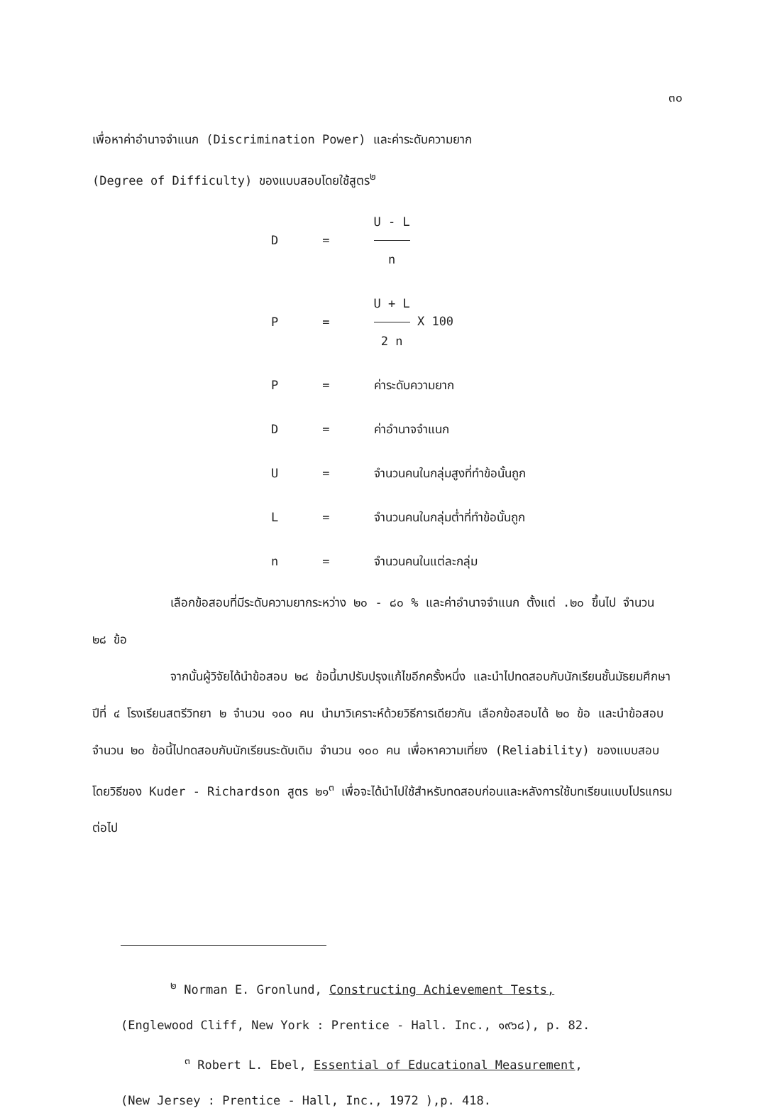๓๐
เพื่อหาค่าอำนาจจำแนก (Discrimination Power) และค่าระดับความยาก
(Degree of Difficulty) ของแบบสอบโดยใช้สูตร<sup>๒</sup>
| D | = | U - L n |
| P | = | U + L 2 n X 100 |
| P | = | ค่าระดับความยาก |
| D | = | ค่าอำนาจจำแนก |
| U | = | จำนวนคนในกลุ่มสูงที่ทำข้อนั้นถูก |
| L | = | จำนวนคนในกลุ่มต่ำที่ทำข้อนั้นถูก |
| n | = | จำนวนคนในแต่ละกลุ่ม |
เลือกข้อสอบที่มีระดับความยากระหว่าง ๒๐ - ๘๐ % และค่าอำนาจจำแนก ตั้งแต่ .๒๐ ขึ้นไป จำนวน ๒๘ ข้อ
จากนั้นผู้วิจัยได้นำข้อสอบ ๒๘ ข้อนี้มาปรับปรุงแก้ไขอีกครั้งหนึ่ง และนำไปทดสอบกับนักเรียนชั้นมัธยมศึกษาปีที่ ๔ โรงเรียนสตรีวิทยา ๒ จำนวน ๑๐๐ คน นำมาวิเคราะห์ด้วยวิธีการเดียวกัน เลือกข้อสอบได้ ๒๐ ข้อ และนำข้อสอบจำนวน ๒๐ ข้อนี้ไปทดสอบกับนักเรียนระดับเดิม จำนวน ๑๐๐ คน เพื่อหาความเที่ยง (Reliability) ของแบบสอบโดยวิธีของ Kuder - Richardson สูตร ๒๑<sup>๓</sup> เพื่อจะได้นำไปใช้สำหรับทดสอบก่อนและหลังการใช้บทเรียนแบบโปรแกรมต่อไป
<sup>๒</sup> Norman E. Gronlund, Constructing Achievement Tests,
(Englewood Cliff, New York : Prentice - Hall. Inc., ๑๙๖๘), p. 82.
<sup>๓</sup> Robert L. Ebel, Essential of Educational Measurement,
(New Jersey : Prentice - Hall, Inc., 1972 ),p. 418.